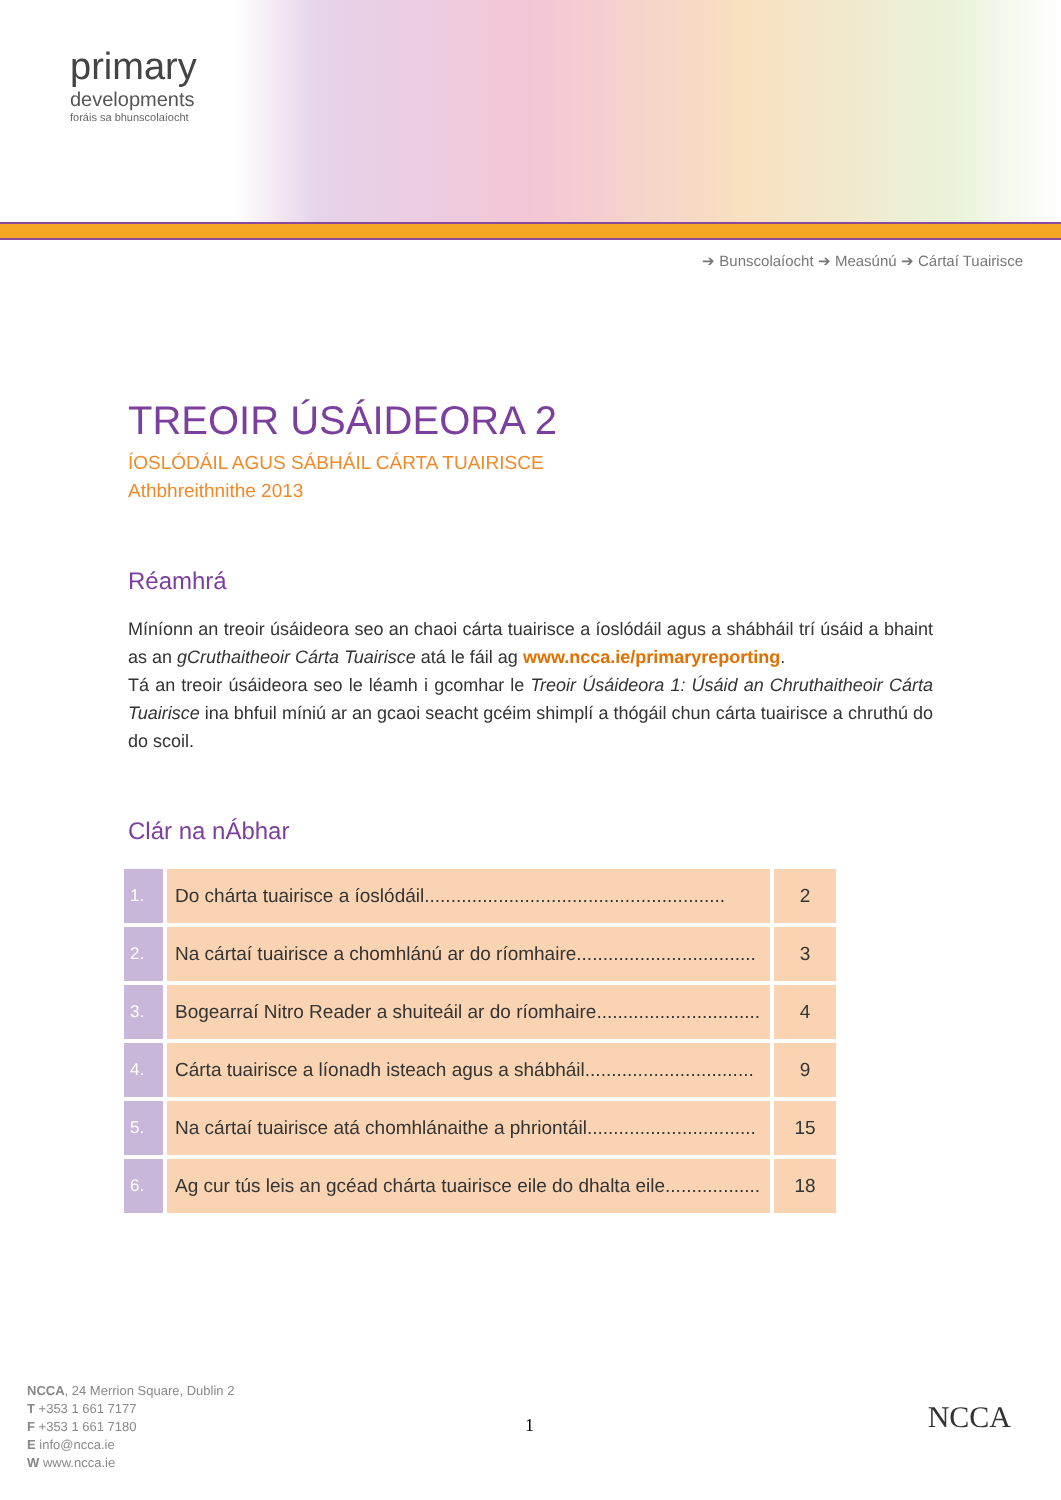primary
developments
foráis sa bhunscolaíocht
➔ Bunscolaíocht ➔ Measúnú ➔ Cártaí Tuairisce
TREOIR ÚSÁIDEORA 2
ÍOSLÓDÁIL AGUS SÁBHÁIL CÁRTA TUAIRISCE
Athbhreithnithe 2013
Réamhrá
Míníonn an treoir úsáideora seo an chaoi cárta tuairisce a íoslódáil agus a shábháil trí úsáid a bhaint as an gCruthaitheoir Cárta Tuairisce atá le fáil ag www.ncca.ie/primaryreporting.
Tá an treoir úsáideora seo le léamh i gcomhar le Treoir Úsáideora 1: Úsáid an Chruthaitheoir Cárta Tuairisce ina bhfuil míniú ar an gcaoi seacht gcéim shimplí a thógáil chun cárta tuairisce a chruthú do do scoil.
Clár na nÁbhar
| 1. | Do chárta tuairisce a íoslódáil......................................................... | 2 |
| 2. | Na cártaí tuairisce a chomhlánú ar do ríomhaire.................................. | 3 |
| 3. | Bogearraí Nitro Reader a shuiteáil ar do ríomhaire............................... | 4 |
| 4. | Cárta tuairisce a líonadh isteach agus a shábháil................................ | 9 |
| 5. | Na cártaí tuairisce atá chomhlánaithe a phriontáil................................ | 15 |
| 6. | Ag cur tús leis an gcéad chárta tuairisce eile do dhalta eile.................. | 18 |
NCCA, 24 Merrion Square, Dublin 2
T +353 1 661 7177
F +353 1 661 7180
E info@ncca.ie
W www.ncca.ie
1 NCCA